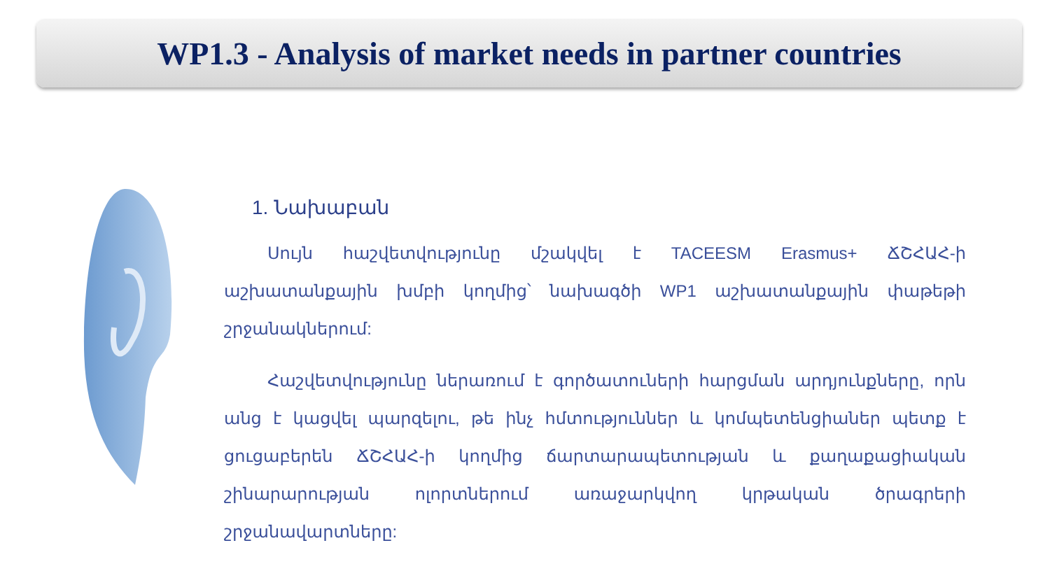WP1.3 - Analysis of market needs in partner countries
1. Նախաբան
Սույն հաշվետվությունը մշակվել է TACEESM Erasmus+ ՃՇՀԱՀ-ի աշխատանքային խմբի կողմից՝ նախագծի WP1 աշխատանքային փաթեթի շրջանակներում:
Հաշվետվությունը ներառում է գործատուների հարցման արդյունքները, որն անց է կացվել պարզելու, թե ինչ հմտություններ և կոմպետենցիաներ պետք է ցուցաբերեն ՃՇՀԱՀ-ի կողմից ճարտարապետության և քաղաքացիական շինարարության ոլորտներում առաջարկվող կրթական ծրագրերի շրջանավարտները: